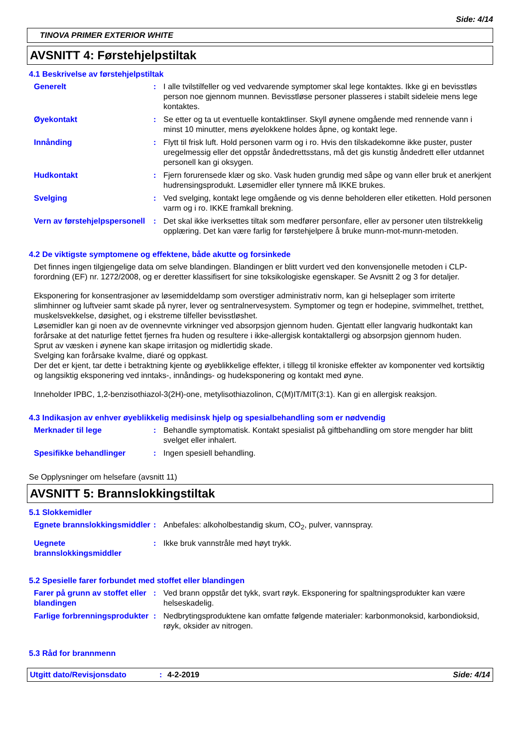Side: 4/14
TINOVA PRIMER EXTERIOR WHITE
AVSNITT 4: Førstehjelpstiltak
4.1 Beskrivelse av førstehjelpstiltak
Generelt : I alle tvilstilfeller og ved vedvarende symptomer skal lege kontaktes. Ikke gi en bevisstløs person noe gjennom munnen. Bevisstløse personer plasseres i stabilt sideleie mens lege kontaktes.
Øyekontakt : Se etter og ta ut eventuelle kontaktlinser. Skyll øynene omgående med rennende vann i minst 10 minutter, mens øyelokkene holdes åpne, og kontakt lege.
Innånding : Flytt til frisk luft. Hold personen varm og i ro. Hvis den tilskadekomne ikke puster, puster uregelmessig eller det oppstår åndedrettsstans, må det gis kunstig åndedrett eller utdannet personell kan gi oksygen.
Hudkontakt : Fjern forurensede klær og sko. Vask huden grundig med såpe og vann eller bruk et anerkjent hudrensingsprodukt. Løsemidler eller tynnere må IKKE brukes.
Svelging : Ved svelging, kontakt lege omgående og vis denne beholderen eller etiketten. Hold personen varm og i ro. IKKE framkall brekning.
Vern av førstehjelpspersonell
: Det skal ikke iverksettes tiltak som medfører personfare, eller av personer uten tilstrekkelig opplæring. Det kan være farlig for førstehjelpere å bruke munn-mot-munn-metoden.
4.2 De viktigste symptomene og effektene, både akutte og forsinkede
Det finnes ingen tilgjengelige data om selve blandingen. Blandingen er blitt vurdert ved den konvensjonelle metoden i CLP-forordning (EF) nr. 1272/2008, og er deretter klassifisert for sine toksikologiske egenskaper. Se Avsnitt 2 og 3 for detaljer.
Eksponering for konsentrasjoner av løsemiddeldamp som overstiger administrativ norm, kan gi helseplager som irriterte slimhinner og luftveier samt skade på nyrer, lever og sentralnervesystem. Symptomer og tegn er hodepine, svimmelhet, tretthet, muskelsvekkelse, døsighet, og i ekstreme tilfeller bevisstløshet.
Løsemidler kan gi noen av de ovennevnte virkninger ved absorpsjon gjennom huden. Gjentatt eller langvarig hudkontakt kan forårsake at det naturlige fettet fjernes fra huden og resultere i ikke-allergisk kontaktallergi og absorpsjon gjennom huden.
Sprut av væsken i øynene kan skape irritasjon og midlertidig skade.
Svelging kan forårsake kvalme, diaré og oppkast.
Der det er kjent, tar dette i betraktning kjente og øyeblikkelige effekter, i tillegg til kroniske effekter av komponenter ved kortsiktig og langsiktig eksponering ved inntaks-, innåndings- og hudeksponering og kontakt med øyne.
Inneholder IPBC, 1,2-benzisothiazol-3(2H)-one, metylisothiazolinon, C(M)IT/MIT(3:1). Kan gi en allergisk reaksjon.
4.3 Indikasjon av enhver øyeblikkelig medisinsk hjelp og spesialbehandling som er nødvendig
Merknader til lege : Behandle symptomatisk. Kontakt spesialist på giftbehandling om store mengder har blitt svelget eller inhalert.
Spesifikke behandlinger : Ingen spesiell behandling.
Se Opplysninger om helsefare (avsnitt 11)
AVSNITT 5: Brannslokkingstiltak
5.1 Slokkemidler
Egnete brannslokkingsmiddler
: Anbefales: alkoholbestandig skum, CO<sub>2</sub>, pulver, vannspray.
Uegnete brannslokkingsmiddler
: Ikke bruk vannstråle med høyt trykk.
5.2 Spesielle farer forbundet med stoffet eller blandingen
Farer på grunn av stoffet eller blandingen
: Ved brann oppstår det tykk, svart røyk. Eksponering for spaltningsprodukter kan være helseskadelig.
Farlige forbrenningsprodukter
: Nedbrytingsproduktene kan omfatte følgende materialer: karbonmonoksid, karbondioksid, røyk, oksider av nitrogen.
5.3 Råd for brannmenn
Utgitt dato/Revisjonsdato: 4-2-2019 Side: 4/14